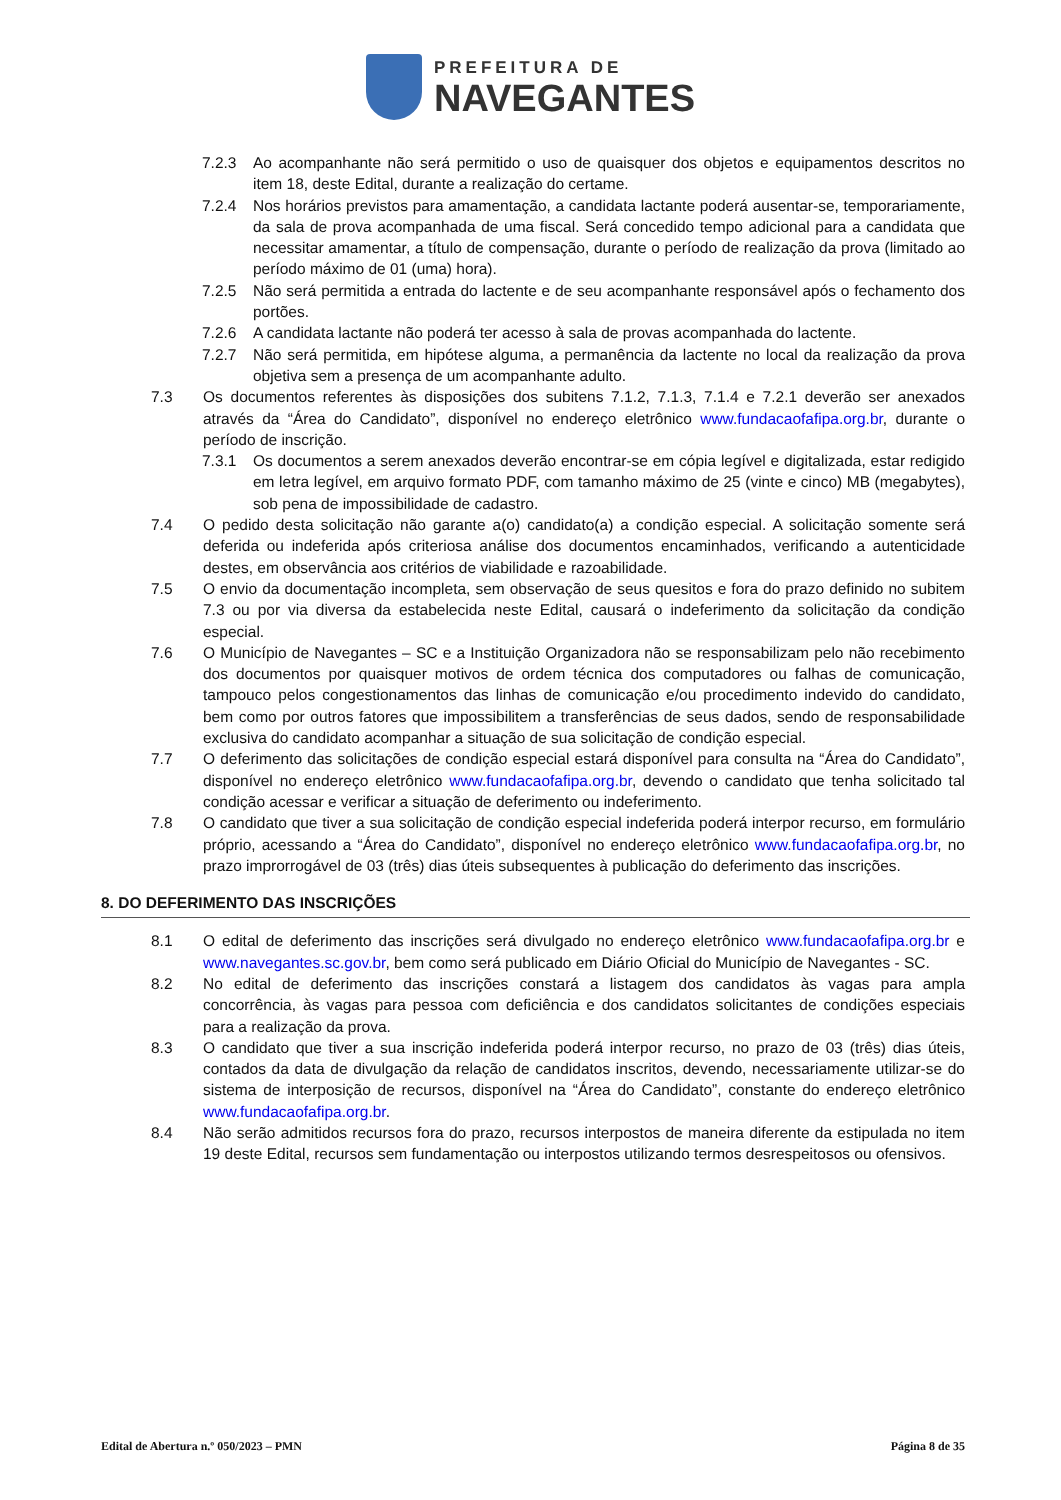PREFEITURA DE
NAVEGANTES
7.2.3 Ao acompanhante não será permitido o uso de quaisquer dos objetos e equipamentos descritos no item 18, deste Edital, durante a realização do certame.
7.2.4 Nos horários previstos para amamentação, a candidata lactante poderá ausentar-se, temporariamente, da sala de prova acompanhada de uma fiscal. Será concedido tempo adicional para a candidata que necessitar amamentar, a título de compensação, durante o período de realização da prova (limitado ao período máximo de 01 (uma) hora).
7.2.5 Não será permitida a entrada do lactente e de seu acompanhante responsável após o fechamento dos portões.
7.2.6 A candidata lactante não poderá ter acesso à sala de provas acompanhada do lactente.
7.2.7 Não será permitida, em hipótese alguma, a permanência da lactente no local da realização da prova objetiva sem a presença de um acompanhante adulto.
7.3 Os documentos referentes às disposições dos subitens 7.1.2, 7.1.3, 7.1.4 e 7.2.1 deverão ser anexados através da “Área do Candidato”, disponível no endereço eletrônico www.fundacaofafipa.org.br, durante o período de inscrição.
7.3.1 Os documentos a serem anexados deverão encontrar-se em cópia legível e digitalizada, estar redigido em letra legível, em arquivo formato PDF, com tamanho máximo de 25 (vinte e cinco) MB (megabytes), sob pena de impossibilidade de cadastro.
7.4 O pedido desta solicitação não garante a(o) candidato(a) a condição especial. A solicitação somente será deferida ou indeferida após criteriosa análise dos documentos encaminhados, verificando a autenticidade destes, em observância aos critérios de viabilidade e razoabilidade.
7.5 O envio da documentação incompleta, sem observação de seus quesitos e fora do prazo definido no subitem 7.3 ou por via diversa da estabelecida neste Edital, causará o indeferimento da solicitação da condição especial.
7.6 O Município de Navegantes – SC e a Instituição Organizadora não se responsabilizam pelo não recebimento dos documentos por quaisquer motivos de ordem técnica dos computadores ou falhas de comunicação, tampouco pelos congestionamentos das linhas de comunicação e/ou procedimento indevido do candidato, bem como por outros fatores que impossibilitem a transferências de seus dados, sendo de responsabilidade exclusiva do candidato acompanhar a situação de sua solicitação de condição especial.
7.7 O deferimento das solicitações de condição especial estará disponível para consulta na “Área do Candidato”, disponível no endereço eletrônico www.fundacaofafipa.org.br, devendo o candidato que tenha solicitado tal condição acessar e verificar a situação de deferimento ou indeferimento.
7.8 O candidato que tiver a sua solicitação de condição especial indeferida poderá interpor recurso, em formulário próprio, acessando a “Área do Candidato”, disponível no endereço eletrônico www.fundacaofafipa.org.br, no prazo improrrogável de 03 (três) dias úteis subsequentes à publicação do deferimento das inscrições.
8. DO DEFERIMENTO DAS INSCRIÇÕES
8.1 O edital de deferimento das inscrições será divulgado no endereço eletrônico www.fundacaofafipa.org.br e www.navegantes.sc.gov.br, bem como será publicado em Diário Oficial do Município de Navegantes - SC.
8.2 No edital de deferimento das inscrições constará a listagem dos candidatos às vagas para ampla concorrência, às vagas para pessoa com deficiência e dos candidatos solicitantes de condições especiais para a realização da prova.
8.3 O candidato que tiver a sua inscrição indeferida poderá interpor recurso, no prazo de 03 (três) dias úteis, contados da data de divulgação da relação de candidatos inscritos, devendo, necessariamente utilizar-se do sistema de interposição de recursos, disponível na “Área do Candidato”, constante do endereço eletrônico www.fundacaofafipa.org.br.
8.4 Não serão admitidos recursos fora do prazo, recursos interpostos de maneira diferente da estipulada no item 19 deste Edital, recursos sem fundamentação ou interpostos utilizando termos desrespeitosos ou ofensivos.
Edital de Abertura n.º 050/2023 – PMN Página 8 de 35